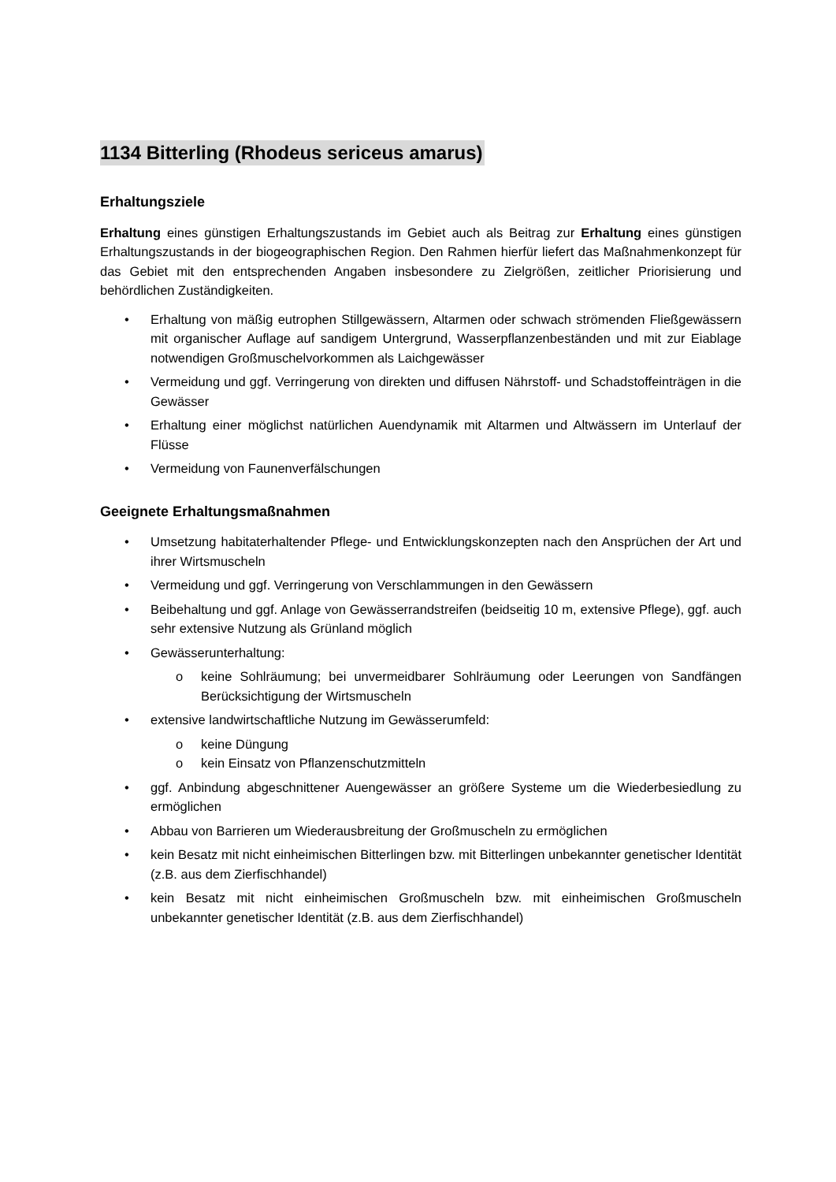1134 Bitterling (Rhodeus sericeus amarus)
Erhaltungsziele
Erhaltung eines günstigen Erhaltungszustands im Gebiet auch als Beitrag zur Erhaltung eines günstigen Erhaltungszustands in der biogeographischen Region. Den Rahmen hierfür liefert das Maßnahmenkonzept für das Gebiet mit den entsprechenden Angaben insbesondere zu Zielgrößen, zeitlicher Priorisierung und behördlichen Zuständigkeiten.
• Erhaltung von mäßig eutrophen Stillgewässern, Altarmen oder schwach strömenden Fließgewässern mit organischer Auflage auf sandigem Untergrund, Wasserpflanzenbeständen und mit zur Eiablage notwendigen Großmuschelvorkommen als Laichgewässer
• Vermeidung und ggf. Verringerung von direkten und diffusen Nährstoff- und Schadstoffeinträgen in die Gewässer
• Erhaltung einer möglichst natürlichen Auendynamik mit Altarmen und Altwässern im Unterlauf der Flüsse
• Vermeidung von Faunenverfälschungen
Geeignete Erhaltungsmaßnahmen
• Umsetzung habitaterhaltender Pflege- und Entwicklungskonzepten nach den Ansprüchen der Art und ihrer Wirtsmuscheln
• Vermeidung und ggf. Verringerung von Verschlammungen in den Gewässern
• Beibehaltung und ggf. Anlage von Gewässerrandstreifen (beidseitig 10 m, extensive Pflege), ggf. auch sehr extensive Nutzung als Grünland möglich
• Gewässerunterhaltung:
o keine Sohlräumung; bei unvermeidbarer Sohlräumung oder Leerungen von Sandfängen Berücksichtigung der Wirtsmuscheln
• extensive landwirtschaftliche Nutzung im Gewässerumfeld:
o keine Düngung
o kein Einsatz von Pflanzenschutzmitteln
• ggf. Anbindung abgeschnittener Auengewässer an größere Systeme um die Wiederbesiedlung zu ermöglichen
• Abbau von Barrieren um Wiederausbreitung der Großmuscheln zu ermöglichen
• kein Besatz mit nicht einheimischen Bitterlingen bzw. mit Bitterlingen unbekannter genetischer Identität (z.B. aus dem Zierfischhandel)
• kein Besatz mit nicht einheimischen Großmuscheln bzw. mit einheimischen Großmuscheln unbekannter genetischer Identität (z.B. aus dem Zierfischhandel)